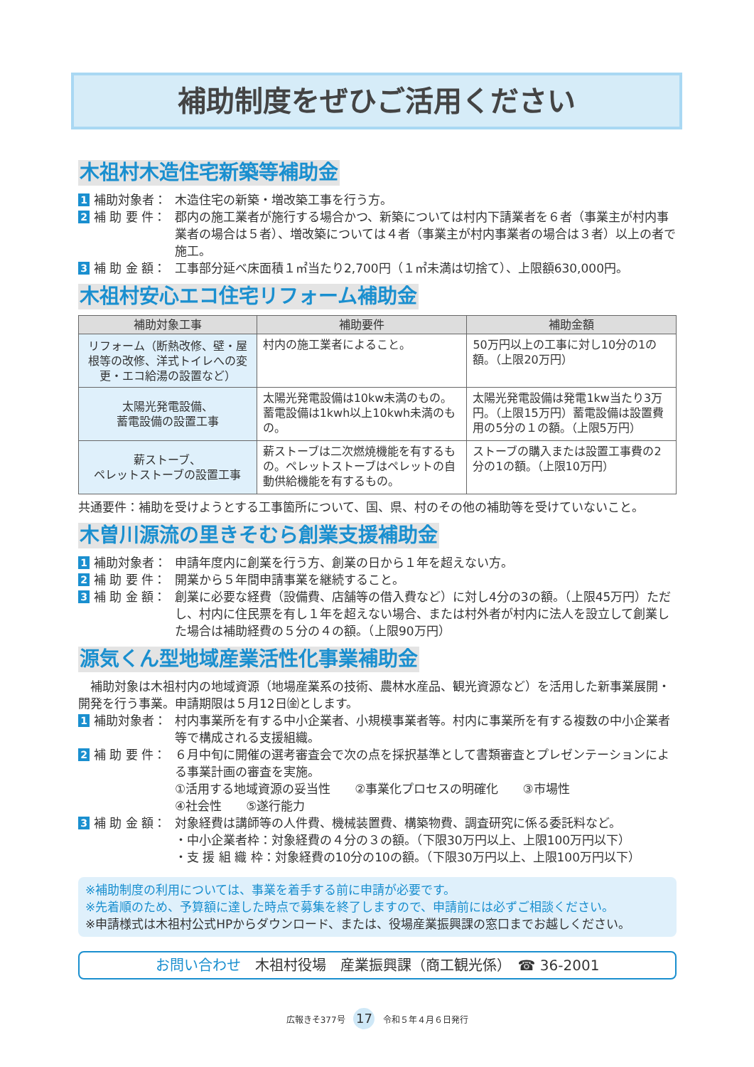補助制度をぜひご活用ください
木祖村木造住宅新築等補助金
1 補助対象者： 木造住宅の新築・増改築工事を行う方。
2 補 助 要 件： 郡内の施工業者が施行する場合かつ、新築については村内下請業者を６者（事業主が村内事業者の場合は５者）、増改築については４者（事業主が村内事業者の場合は３者）以上の者で施工。
3 補 助 金 額： 工事部分延べ床面積１㎡当たり2,700円（１㎡未満は切捨て）、上限額630,000円。
木祖村安心エコ住宅リフォーム補助金
| 補助対象工事 | 補助要件 | 補助金額 |
| --- | --- | --- |
| リフォーム（断熱改修、壁・屋根等の改修、洋式トイレへの変更・エコ給湯の設置など） | 村内の施工業者によること。 | 50万円以上の工事に対し10分の1の額。（上限20万円） |
| 太陽光発電設備、 蓄電設備の設置工事 | 太陽光発電設備は10kw未満のもの。蓄電設備は1kwh以上10kwh未満のもの。 | 太陽光発電設備は発電1kw当たり3万円。（上限15万円）蓄電設備は設置費用の5分の１の額。（上限5万円） |
| 薪ストーブ、 ペレットストーブの設置工事 | 薪ストーブは二次燃焼機能を有するもの。ペレットストーブはペレットの自動供給機能を有するもの。 | ストーブの購入または設置工事費の2分の1の額。（上限10万円） |
共通要件：補助を受けようとする工事箇所について、国、県、村のその他の補助等を受けていないこと。
木曽川源流の里きそむら創業支援補助金
1 補助対象者： 申請年度内に創業を行う方、創業の日から１年を超えない方。
2 補 助 要 件： 開業から５年間申請事業を継続すること。
3 補 助 金 額： 創業に必要な経費（設備費、店舗等の借入費など）に対し4分の3の額。（上限45万円）ただし、村内に住民票を有し１年を超えない場合、または村外者が村内に法人を設立して創業した場合は補助経費の５分の４の額。（上限90万円）
源気くん型地域産業活性化事業補助金
　補助対象は木祖村内の地域資源（地場産業系の技術、農林水産品、観光資源など）を活用した新事業展開・開発を行う事業。申請期限は５月12日㈮とします。
1 補助対象者： 村内事業所を有する中小企業者、小規模事業者等。村内に事業所を有する複数の中小企業者等で構成される支援組織。
2 補 助 要 件： ６月中旬に開催の選考審査会で次の点を採択基準として書類審査とプレゼンテーションによる事業計画の審査を実施。
①活用する地域資源の妥当性　　②事業化プロセスの明確化　　③市場性
④社会性　　⑤遂行能力
3 補 助 金 額： 対象経費は講師等の人件費、機械装置費、構築物費、調査研究に係る委託料など。
・中小企業者枠：対象経費の４分の３の額。（下限30万円以上、上限100万円以下）
・支 援 組 織 枠：対象経費の10分の10の額。（下限30万円以上、上限100万円以下）
※補助制度の利用については、事業を着手する前に申請が必要です。
※先着順のため、予算額に達した時点で募集を終了しますので、申請前には必ずご相談ください。
※申請様式は木祖村公式HPからダウンロード、または、役場産業振興課の窓口までお越しください。
お問い合わせ　木祖村役場　産業振興課（商工観光係）　☎ 36-2001
広報きそ377号 17 令和５年４月６日発行